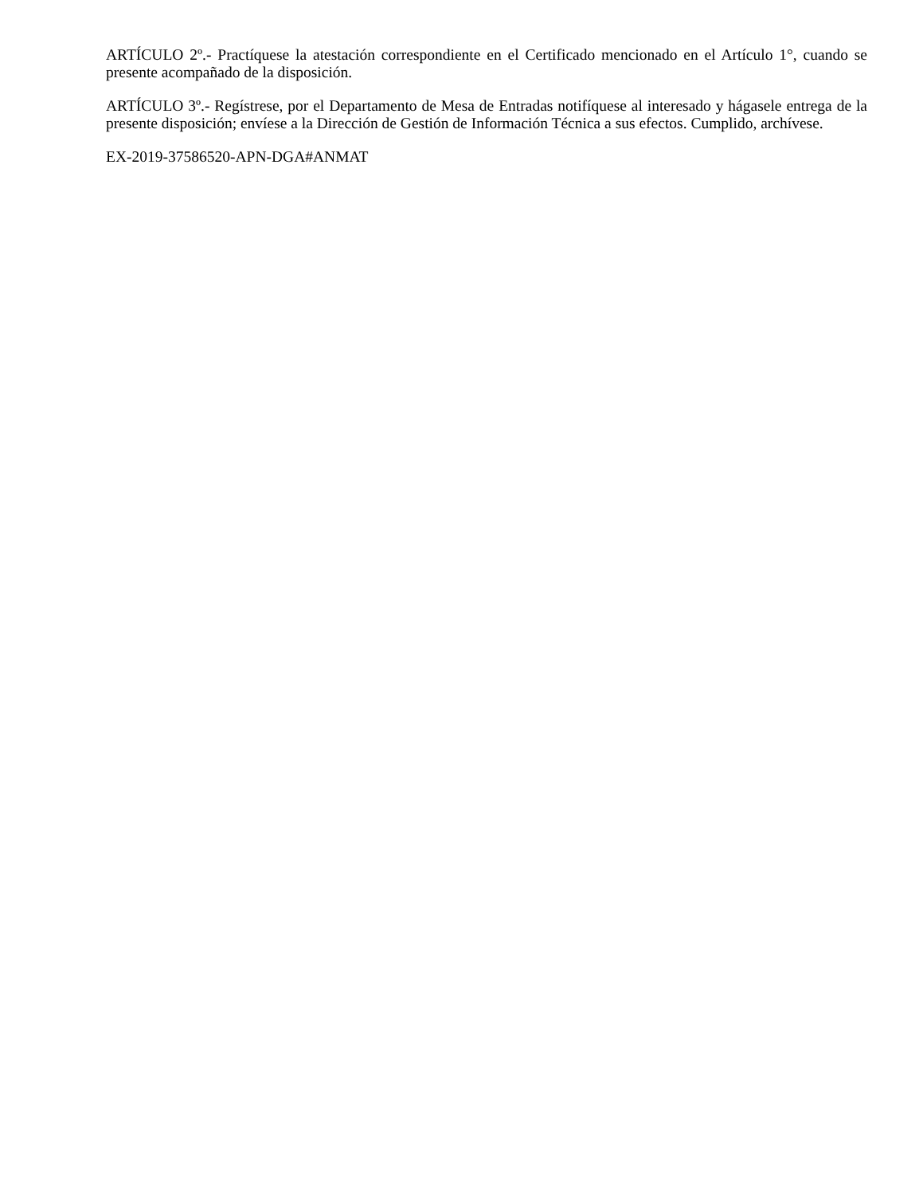ARTÍCULO 2º.- Practíquese la atestación correspondiente en el Certificado mencionado en el Artículo 1°, cuando se presente acompañado de la disposición.
ARTÍCULO 3º.- Regístrese, por el Departamento de Mesa de Entradas notifíquese al interesado y hágasele entrega de la presente disposición; envíese a la Dirección de Gestión de Información Técnica a sus efectos. Cumplido, archívese.
EX-2019-37586520-APN-DGA#ANMAT